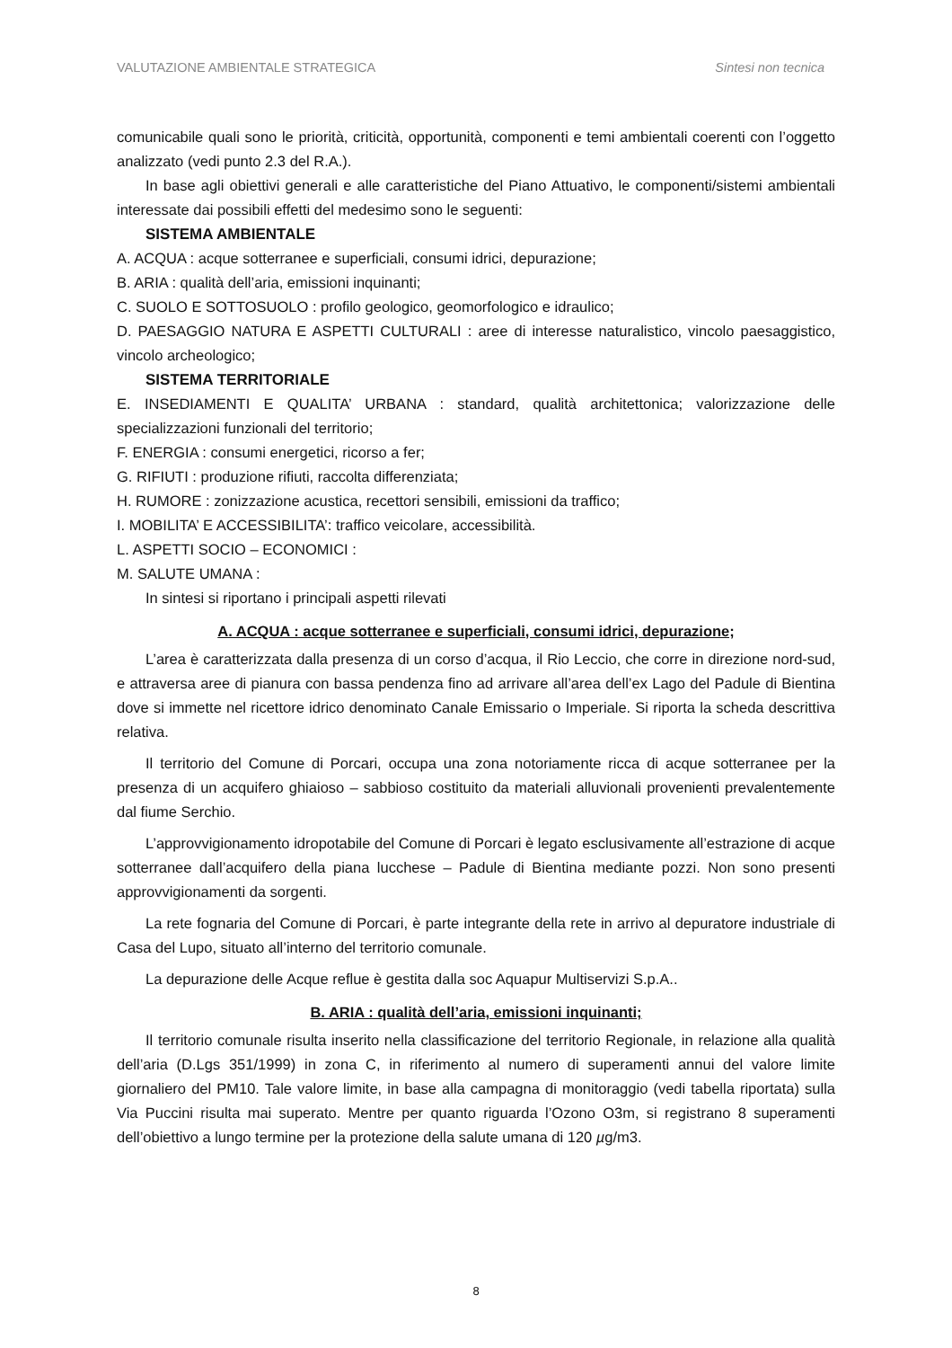VALUTAZIONE AMBIENTALE STRATEGICA Sintesi non tecnica
comunicabile quali sono le priorità, criticità, opportunità, componenti e temi ambientali coerenti con l’oggetto analizzato (vedi punto 2.3 del R.A.).
In base agli obiettivi generali e alle caratteristiche del Piano Attuativo, le componenti/sistemi ambientali interessate dai possibili effetti del medesimo sono le seguenti:
SISTEMA AMBIENTALE
A. ACQUA : acque sotterranee e superficiali, consumi idrici, depurazione;
B. ARIA : qualità dell’aria, emissioni inquinanti;
C. SUOLO E SOTTOSUOLO : profilo geologico, geomorfologico e idraulico;
D. PAESAGGIO NATURA E ASPETTI CULTURALI : aree di interesse naturalistico, vincolo paesaggistico, vincolo archeologico;
SISTEMA TERRITORIALE
E. INSEDIAMENTI E QUALITA’ URBANA : standard, qualità architettonica; valorizzazione delle specializzazioni funzionali del territorio;
F. ENERGIA : consumi energetici, ricorso a fer;
G. RIFIUTI : produzione rifiuti, raccolta differenziata;
H. RUMORE : zonizzazione acustica, recettori sensibili, emissioni da traffico;
I. MOBILITA’ E ACCESSIBILITA’: traffico veicolare, accessibilità.
L. ASPETTI SOCIO – ECONOMICI :
M. SALUTE UMANA :
In sintesi si riportano i principali aspetti rilevati
A. ACQUA : acque sotterranee e superficiali, consumi idrici, depurazione;
L’area è caratterizzata dalla presenza di un corso d’acqua, il Rio Leccio, che corre in direzione nord-sud, e attraversa aree di pianura con bassa pendenza fino ad arrivare all’area dell’ex Lago del Padule di Bientina dove si immette nel ricettore idrico denominato Canale Emissario o Imperiale. Si riporta la scheda descrittiva relativa.
Il territorio del Comune di Porcari, occupa una zona notoriamente ricca di acque sotterranee per la presenza di un acquifero ghiaioso – sabbioso costituito da materiali alluvionali provenienti prevalentemente dal fiume Serchio.
L’approvvigionamento idropotabile del Comune di Porcari è legato esclusivamente all’estrazione di acque sotterranee dall’acquifero della piana lucchese – Padule di Bientina mediante pozzi. Non sono presenti approvvigionamenti da sorgenti.
La rete fognaria del Comune di Porcari, è parte integrante della rete in arrivo al depuratore industriale di Casa del Lupo, situato all’interno del territorio comunale.
La depurazione delle Acque reflue è gestita dalla soc Aquapur Multiservizi S.p.A..
B. ARIA : qualità dell’aria, emissioni inquinanti;
Il territorio comunale risulta inserito nella classificazione del territorio Regionale, in relazione alla qualità dell’aria (D.Lgs 351/1999) in zona C, in riferimento al numero di superamenti annui del valore limite giornaliero del PM10. Tale valore limite, in base alla campagna di monitoraggio (vedi tabella riportata) sulla Via Puccini risulta mai superato. Mentre per quanto riguarda l’Ozono O3m, si registrano 8 superamenti dell’obiettivo a lungo termine per la protezione della salute umana di 120 µg/m3.
8